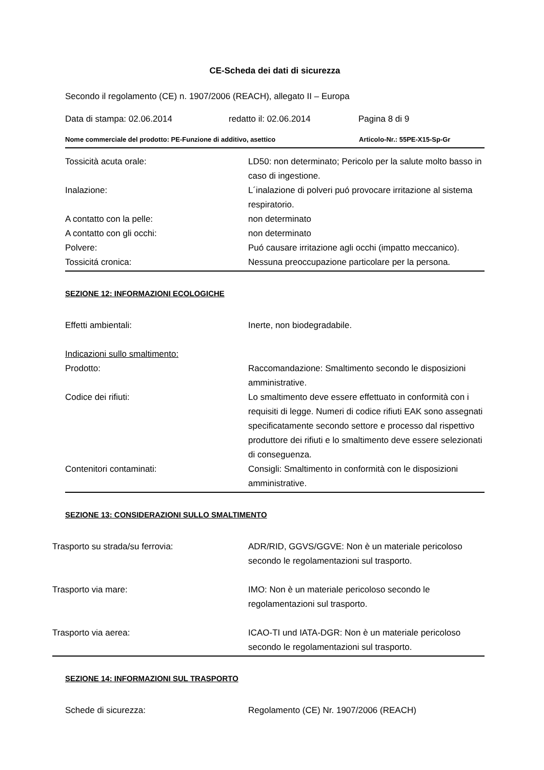CE-Scheda dei dati di sicurezza
Secondo il regolamento (CE) n. 1907/2006 (REACH), allegato II – Europa
Data di stampa: 02.06.2014 redatto il: 02.06.2014 Pagina 8 di 9
Nome commerciale del prodotto: PE-Funzione di additivo, asettico Articolo-Nr.: 55PE-X15-Sp-Gr
Tossicità acuta orale: LD50: non determinato; Pericolo per la salute molto basso in caso di ingestione.
Inalazione: L´inalazione di polveri puó provocare irritazione al sistema respiratorio.
A contatto con la pelle: non determinato
A contatto con gli occhi: non determinato
Polvere: Puó causare irritazione agli occhi (impatto meccanico).
Tossicitá cronica: Nessuna preoccupazione particolare per la persona.
SEZIONE 12: INFORMAZIONI ECOLOGICHE
Effetti ambientali: Inerte, non biodegradabile.
Indicazioni sullo smaltimento:
Prodotto: Raccomandazione: Smaltimento secondo le disposizioni amministrative.
Codice dei rifiuti: Lo smaltimento deve essere effettuato in conformità con i requisiti di legge. Numeri di codice rifiuti EAK sono assegnati specificatamente secondo settore e processo dal rispettivo produttore dei rifiuti e lo smaltimento deve essere selezionati di conseguenza.
Contenitori contaminati: Consigli: Smaltimento in conformità con le disposizioni amministrative.
SEZIONE 13: CONSIDERAZIONI SULLO SMALTIMENTO
Trasporto su strada/su ferrovia: ADR/RID, GGVS/GGVE: Non è un materiale pericoloso secondo le regolamentazioni sul trasporto.
Trasporto via mare: IMO: Non è un materiale pericoloso secondo le regolamentazioni sul trasporto.
Trasporto via aerea: ICAO-TI und IATA-DGR: Non è un materiale pericoloso secondo le regolamentazioni sul trasporto.
SEZIONE 14: INFORMAZIONI SUL TRASPORTO
Schede di sicurezza: Regolamento (CE) Nr. 1907/2006 (REACH)